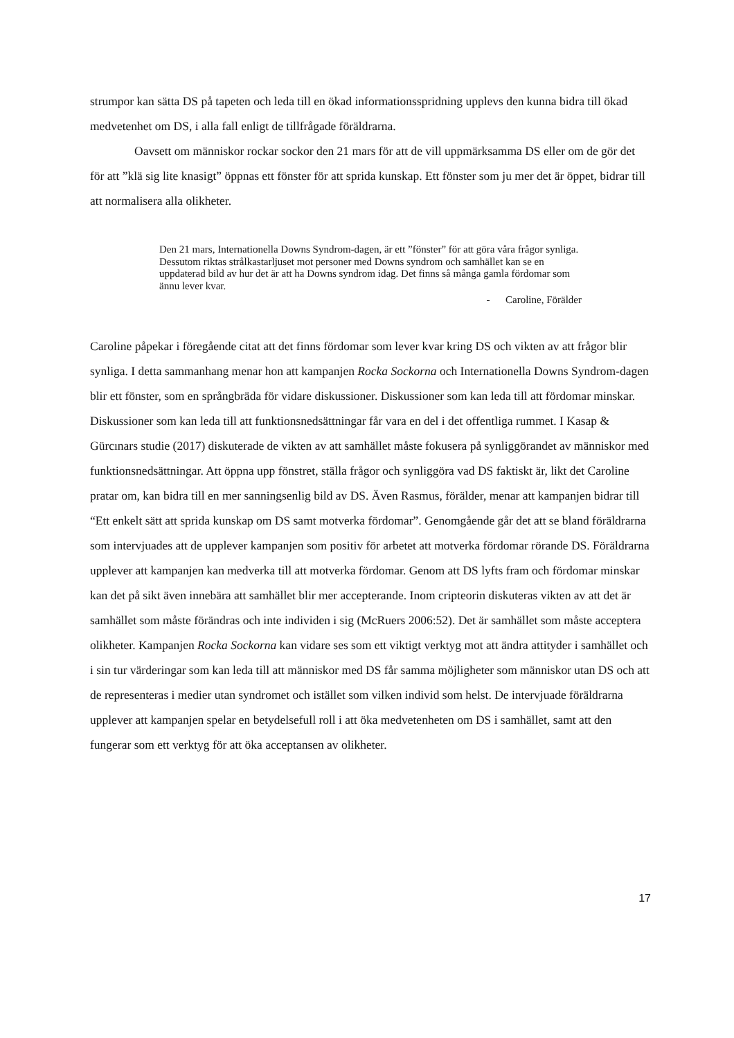strumpor kan sätta DS på tapeten och leda till en ökad informationsspridning upplevs den kunna bidra till ökad medvetenhet om DS, i alla fall enligt de tillfrågade föräldrarna.
Oavsett om människor rockar sockor den 21 mars för att de vill uppmärksamma DS eller om de gör det för att ”klä sig lite knasigt” öppnas ett fönster för att sprida kunskap. Ett fönster som ju mer det är öppet, bidrar till att normalisera alla olikheter.
Den 21 mars, Internationella Downs Syndrom-dagen, är ett ”fönster” för att göra våra frågor synliga. Dessutom riktas strålkastarljuset mot personer med Downs syndrom och samhället kan se en uppdaterad bild av hur det är att ha Downs syndrom idag. Det finns så många gamla fördomar som ännu lever kvar.
- Caroline, Förälder
Caroline påpekar i föregående citat att det finns fördomar som lever kvar kring DS och vikten av att frågor blir synliga. I detta sammanhang menar hon att kampanjen Rocka Sockorna och Internationella Downs Syndrom-dagen blir ett fönster, som en språngbräda för vidare diskussioner. Diskussioner som kan leda till att fördomar minskar. Diskussioner som kan leda till att funktionsnedsättningar får vara en del i det offentliga rummet. I Kasap & Gürcınars studie (2017) diskuterade de vikten av att samhället måste fokusera på synliggörandet av människor med funktionsnedsättningar. Att öppna upp fönstret, ställa frågor och synliggöra vad DS faktiskt är, likt det Caroline pratar om, kan bidra till en mer sanningsenlig bild av DS. Även Rasmus, förälder, menar att kampanjen bidrar till “Ett enkelt sätt att sprida kunskap om DS samt motverka fördomar”. Genomgående går det att se bland föräldrarna som intervjuades att de upplever kampanjen som positiv för arbetet att motverka fördomar rörande DS. Föräldrarna upplever att kampanjen kan medverka till att motverka fördomar. Genom att DS lyfts fram och fördomar minskar kan det på sikt även innebära att samhället blir mer accepterande. Inom cripteorin diskuteras vikten av att det är samhället som måste förändras och inte individen i sig (McRuers 2006:52). Det är samhället som måste acceptera olikheter. Kampanjen Rocka Sockorna kan vidare ses som ett viktigt verktyg mot att ändra attityder i samhället och i sin tur värderingar som kan leda till att människor med DS får samma möjligheter som människor utan DS och att de representeras i medier utan syndromet och istället som vilken individ som helst. De intervjuade föräldrarna upplever att kampanjen spelar en betydelsefull roll i att öka medvetenheten om DS i samhället, samt att den fungerar som ett verktyg för att öka acceptansen av olikheter.
17